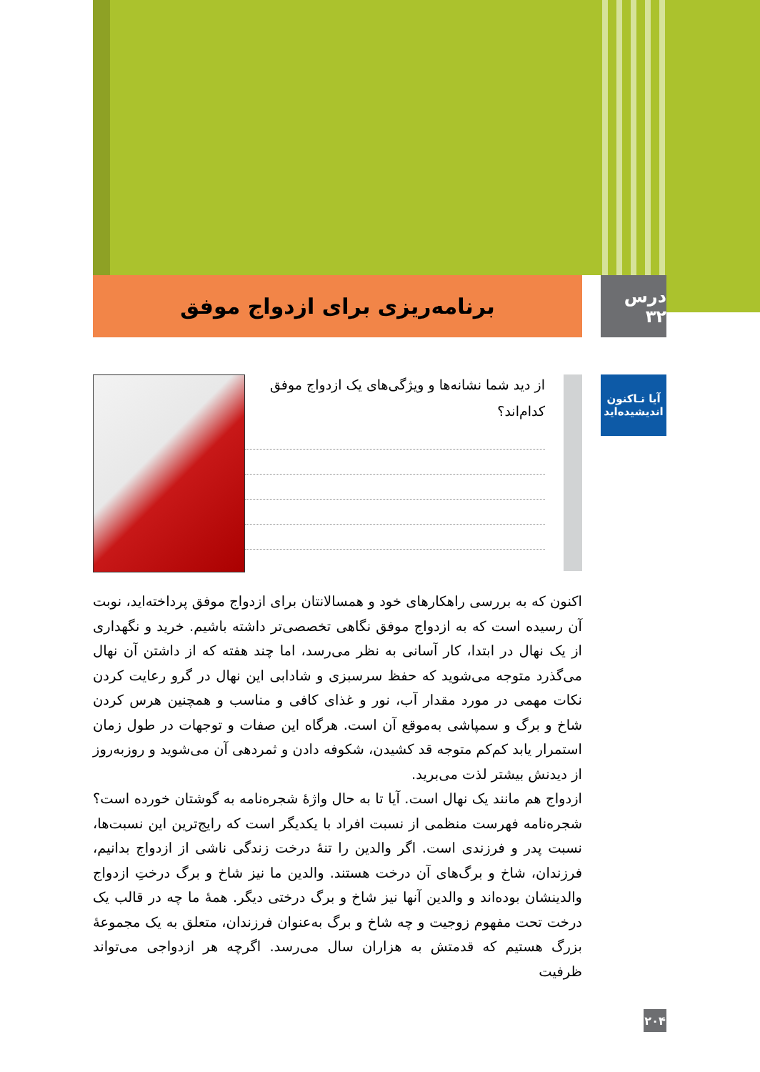درس ۳۲
برنامه‌ریزی برای ازدواج موفق
آیا تـاکنون
اندیشیده‌اید
از دید شما نشانه‌ها و ویژگی‌های یک ازدواج موفق کدام‌اند؟
اکنون که به بررسی راهکارهای خود و همسالانتان برای ازدواج موفق پرداخته‌اید، نوبت آن رسیده است که به ازدواج موفق نگاهی تخصصی‌تر داشته باشیم. خرید و نگهداری از یک نهال در ابتدا، کار آسانی به نظر می‌رسد، اما چند هفته که از داشتن آن نهال می‌گذرد متوجه می‌شوید که حفظ سرسبزی و شادابی این نهال در گرو رعایت کردن نکات مهمی در مورد مقدار آب، نور و غذای کافی و مناسب و همچنین هرس کردن شاخ و برگ و سمپاشی به‌موقع آن است. هرگاه این صفات و توجهات در طول زمان استمرار یابد کم‌کم متوجه قد کشیدن، شکوفه دادن و ثمردهی آن می‌شوید و روزبه‌روز از دیدنش بیشتر لذت می‌برید.
ازدواج هم مانند یک نهال است. آیا تا به حال واژهٔ شجره‌نامه به گوشتان خورده است؟ شجره‌نامه فهرست منظمی از نسبت افراد با یکدیگر است که رایج‌ترین این نسبت‌ها، نسبت پدر و فرزندی است. اگر والدین را تنهٔ درخت زندگی ناشی از ازدواج بدانیم، فرزندان، شاخ و برگ‌های آن درخت هستند. والدین ما نیز شاخ و برگ درختِ ازدواج والدینشان بوده‌اند و والدین آنها نیز شاخ و برگ درختی دیگر. همهٔ ما چه در قالب یک درخت تحت مفهوم زوجیت و چه شاخ و برگ به‌عنوان فرزندان، متعلق به یک مجموعهٔ بزرگ هستیم که قدمتش به هزاران سال می‌رسد. اگرچه هر ازدواجی می‌تواند ظرفیت
۲۰۴